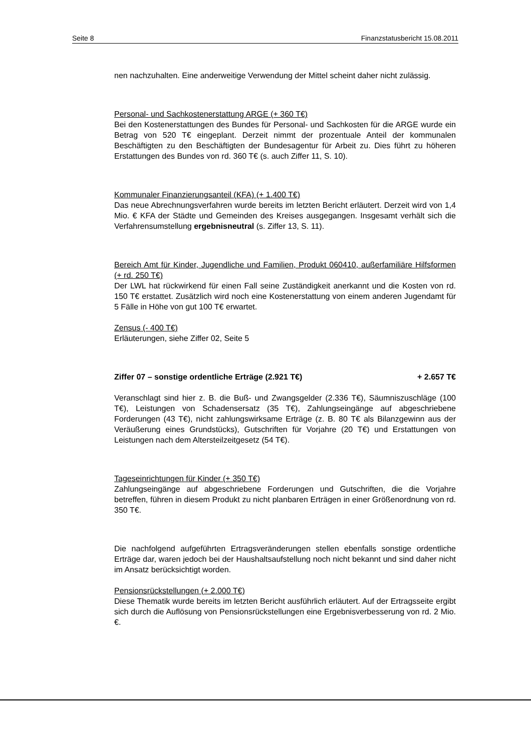Seite 8 Finanzstatusbericht 15.08.2011
nen nachzuhalten. Eine anderweitige Verwendung der Mittel scheint daher nicht zulässig.
Personal- und Sachkostenerstattung ARGE (+ 360 T€)
Bei den Kostenerstattungen des Bundes für Personal- und Sachkosten für die ARGE wurde ein Betrag von 520 T€ eingeplant. Derzeit nimmt der prozentuale Anteil der kommunalen Beschäftigten zu den Beschäftigten der Bundesagentur für Arbeit zu. Dies führt zu höheren Erstattungen des Bundes von rd. 360 T€ (s. auch Ziffer 11, S. 10).
Kommunaler Finanzierungsanteil (KFA) (+ 1.400 T€)
Das neue Abrechnungsverfahren wurde bereits im letzten Bericht erläutert. Derzeit wird von 1,4 Mio. € KFA der Städte und Gemeinden des Kreises ausgegangen. Insgesamt verhält sich die Verfahrensumstellung ergebnisneutral (s. Ziffer 13, S. 11).
Bereich Amt für Kinder, Jugendliche und Familien, Produkt 060410, außerfamiliäre Hilfsformen (+ rd. 250 T€)
Der LWL hat rückwirkend für einen Fall seine Zuständigkeit anerkannt und die Kosten von rd. 150 T€ erstattet. Zusätzlich wird noch eine Kostenerstattung von einem anderen Jugendamt für 5 Fälle in Höhe von gut 100 T€ erwartet.
Zensus (- 400 T€)
Erläuterungen, siehe Ziffer 02, Seite 5
Ziffer 07 – sonstige ordentliche Erträge (2.921 T€) + 2.657 T€
Veranschlagt sind hier z. B. die Buß- und Zwangsgelder (2.336 T€), Säumniszuschläge (100 T€), Leistungen von Schadensersatz (35 T€), Zahlungseingänge auf abgeschriebene Forderungen (43 T€), nicht zahlungswirksame Erträge (z. B. 80 T€ als Bilanzgewinn aus der Veräußerung eines Grundstücks), Gutschriften für Vorjahre (20 T€) und Erstattungen von Leistungen nach dem Altersteilzeitgesetz (54 T€).
Tageseinrichtungen für Kinder (+ 350 T€)
Zahlungseingänge auf abgeschriebene Forderungen und Gutschriften, die die Vorjahre betreffen, führen in diesem Produkt zu nicht planbaren Erträgen in einer Größenordnung von rd. 350 T€.
Die nachfolgend aufgeführten Ertragsveränderungen stellen ebenfalls sonstige ordentliche Erträge dar, waren jedoch bei der Haushaltsaufstellung noch nicht bekannt und sind daher nicht im Ansatz berücksichtigt worden.
Pensionsrückstellungen (+ 2.000 T€)
Diese Thematik wurde bereits im letzten Bericht ausführlich erläutert. Auf der Ertragsseite ergibt sich durch die Auflösung von Pensionsrückstellungen eine Ergebnisverbesserung von rd. 2 Mio. €.